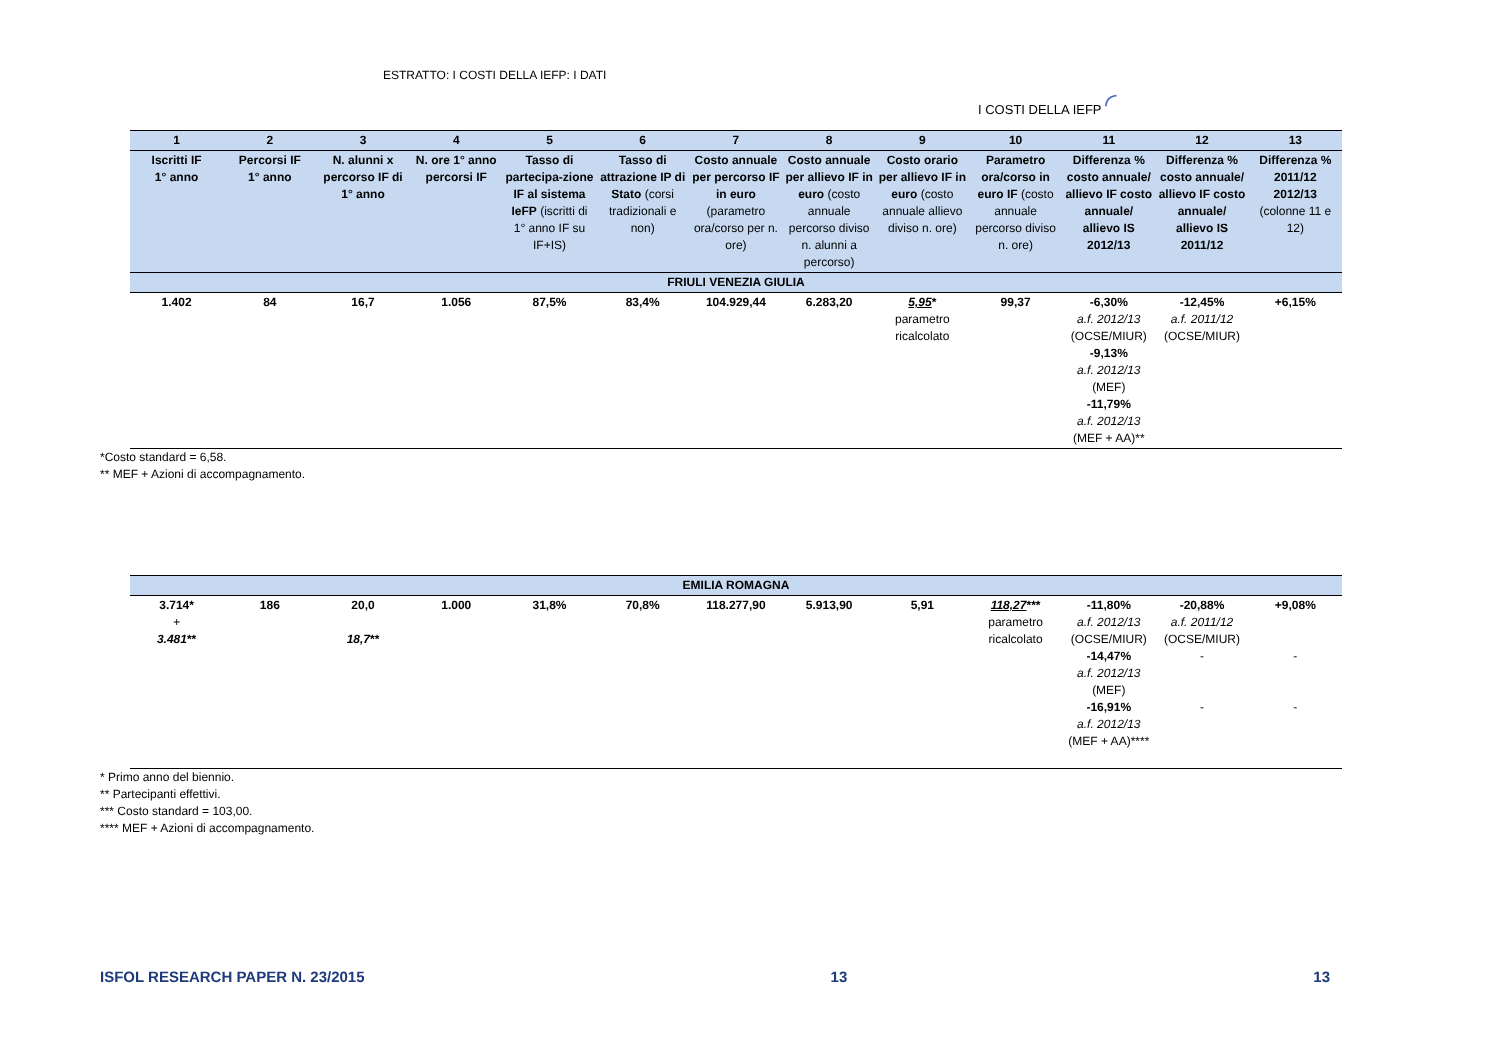ESTRATTO: I COSTI DELLA IEFP: I DATI
I COSTI DELLA IEFP ◜
| 1 | 2 | 3 | 4 | 5 | 6 | 7 | 8 | 9 | 10 | 11 | 12 | 13 |
| --- | --- | --- | --- | --- | --- | --- | --- | --- | --- | --- | --- | --- |
| Iscritti IF 1° anno | Percorsi IF 1° anno | N. alunni x percorso IF di 1° anno | N. ore 1° anno percorsi IF | Tasso di partecipa-zione IF al sistema IeFP (iscritti di 1° anno IF su IF+IS) | Tasso di attrazione IP di Stato (corsi tradizionali e non) | Costo annuale per percorso IF in euro (parametro ora/corso per n. ore) | Costo annuale per allievo IF in euro (costo annuale percorso diviso n. alunni a percorso) | Costo orario per allievo IF in euro (costo annuale allievo diviso n. ore) | Parametro ora/corso in euro IF (costo annuale percorso diviso n. ore) | Differenza % costo annuale/ allievo IF costo annuale/ allievo IS 2012/13 | Differenza % costo annuale/ allievo IF costo annuale/ allievo IS 2011/12 | Differenza % 2011/12 2012/13 (colonne 11 e 12) |
| FRIULI VENEZIA GIULIA | | | | | | | | | | | | |
| 1.402 | 84 | 16,7 | 1.056 | 87,5% | 83,4% | 104.929,44 | 6.283,20 | 5,95 * parametro ricalcolato | 99,37 | -6,30% a.f. 2012/13 (OCSE/MIUR) -9,13% a.f. 2012/13 (MEF) -11,79% a.f. 2012/13 (MEF + AA)** | -12,45% a.f. 2011/12 (OCSE/MIUR) | +6,15% |
*Costo standard = 6,58.
** MEF + Azioni di accompagnamento.
| EMILIA ROMAGNA | | | | | | | | | | | | |
| 3.714* + 3.481 ** | 186 | 20,0 18,7 ** | 1.000 | 31,8% | 70,8% | 118.277,90 | 5.913,90 | 5,91 | 118,27 *** parametro ricalcolato | -11,80% a.f. 2012/13 (OCSE/MIUR) -14,47% a.f. 2012/13 (MEF) -16,91% a.f. 2012/13 (MEF + AA)**** | -20,88% a.f. 2011/12 (OCSE/MIUR) - - | +9,08% - - |
* Primo anno del biennio.
** Partecipanti effettivi.
*** Costo standard = 103,00.
**** MEF + Azioni di accompagnamento.
ISFOL RESEARCH PAPER N. 23/2015 13 13